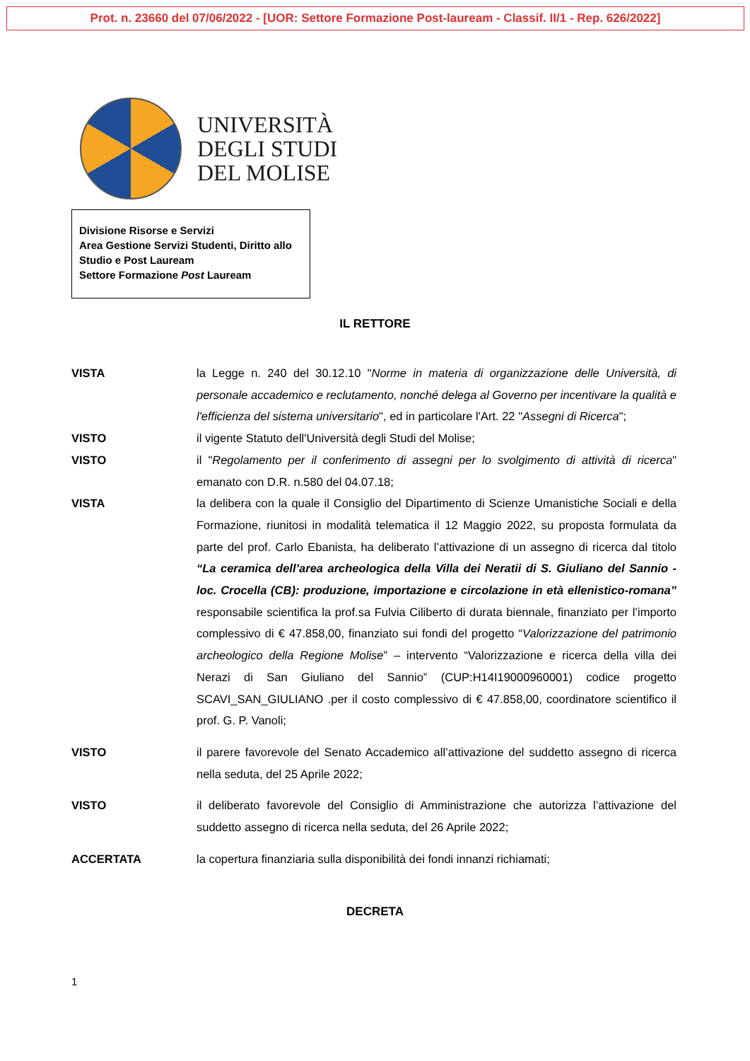Prot. n. 23660 del 07/06/2022 - [UOR: Settore Formazione Post-lauream - Classif. II/1 - Rep. 626/2022]
UNIVERSITÀ
DEGLI STUDI
DEL MOLISE
Divisione Risorse e Servizi
Area Gestione Servizi Studenti, Diritto allo Studio e Post Lauream
Settore Formazione Post Lauream
IL RETTORE
VISTA la Legge n. 240 del 30.12.10 "Norme in materia di organizzazione delle Università, di personale accademico e reclutamento, nonché delega al Governo per incentivare la qualità e l'efficienza del sistema universitario", ed in particolare l'Art. 22 "Assegni di Ricerca";
VISTO il vigente Statuto dell'Università degli Studi del Molise;
VISTO il "Regolamento per il conferimento di assegni per lo svolgimento di attività di ricerca" emanato con D.R. n.580 del 04.07.18;
VISTA la delibera con la quale il Consiglio del Dipartimento di Scienze Umanistiche Sociali e della Formazione, riunitosi in modalità telematica il 12 Maggio 2022, su proposta formulata da parte del prof. Carlo Ebanista, ha deliberato l’attivazione di un assegno di ricerca dal titolo “La ceramica dell’area archeologica della Villa dei Neratii di S. Giuliano del Sannio - loc. Crocella (CB): produzione, importazione e circolazione in età ellenistico-romana” responsabile scientifica la prof.sa Fulvia Ciliberto di durata biennale, finanziato per l’importo complessivo di € 47.858,00, finanziato sui fondi del progetto “Valorizzazione del patrimonio archeologico della Regione Molise” – intervento “Valorizzazione e ricerca della villa dei Nerazi di San Giuliano del Sannio” (CUP:H14I19000960001) codice progetto SCAVI_SAN_GIULIANO .per il costo complessivo di € 47.858,00, coordinatore scientifico il prof. G. P. Vanoli;
VISTO il parere favorevole del Senato Accademico all’attivazione del suddetto assegno di ricerca nella seduta, del 25 Aprile 2022;
VISTO il deliberato favorevole del Consiglio di Amministrazione che autorizza l’attivazione del suddetto assegno di ricerca nella seduta, del 26 Aprile 2022;
ACCERTATA la copertura finanziaria sulla disponibilità dei fondi innanzi richiamati;
DECRETA
1